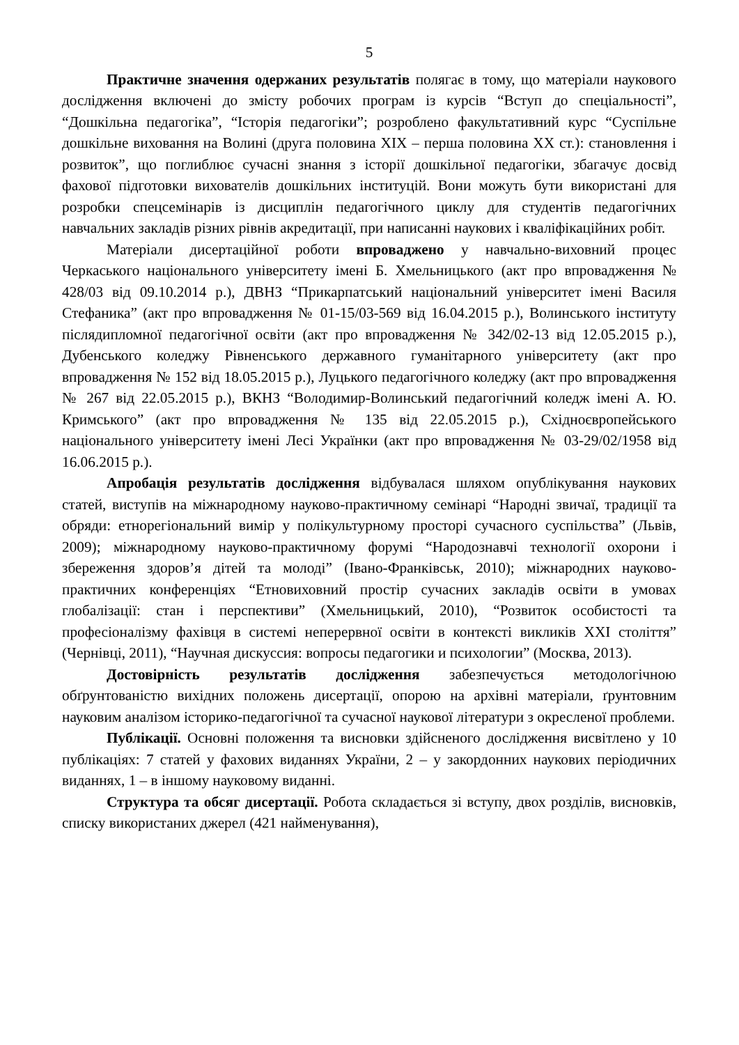5
Практичне значення одержаних результатів полягає в тому, що матеріали наукового дослідження включені до змісту робочих програм із курсів “Вступ до спеціальності”, “Дошкільна педагогіка”, “Історія педагогіки”; розроблено факультативний курс “Суспільне дошкільне виховання на Волині (друга половина ХІХ – перша половина ХХ ст.): становлення і розвиток”, що поглиблює сучасні знання з історії дошкільної педагогіки, збагачує досвід фахової підготовки вихователів дошкільних інституцій. Вони можуть бути використані для розробки спецсемінарів із дисциплін педагогічного циклу для студентів педагогічних навчальних закладів різних рівнів акредитації, при написанні наукових і кваліфікаційних робіт.
Матеріали дисертаційної роботи впроваджено у навчально-виховний процес Черкаського національного університету імені Б. Хмельницького (акт про впровадження № 428/03 від 09.10.2014 р.), ДВНЗ “Прикарпатський національний університет імені Василя Стефаника” (акт про впровадження № 01-15/03-569 від 16.04.2015 р.), Волинського інституту післядипломної педагогічної освіти (акт про впровадження № 342/02-13 від 12.05.2015 р.), Дубенського коледжу Рівненського державного гуманітарного університету (акт про впровадження № 152 від 18.05.2015 р.), Луцького педагогічного коледжу (акт про впровадження № 267 від 22.05.2015 р.), ВКНЗ “Володимир-Волинський педагогічний коледж імені А. Ю. Кримського” (акт про впровадження № 135 від 22.05.2015 р.), Східноєвропейського національного університету імені Лесі Українки (акт про впровадження № 03-29/02/1958 від 16.06.2015 р.).
Апробація результатів дослідження відбувалася шляхом опублікування наукових статей, виступів на міжнародному науково-практичному семінарі “Народні звичаї, традиції та обряди: етнорегіональний вимір у полікультурному просторі сучасного суспільства” (Львів, 2009); міжнародному науково-практичному форумі “Народознавчі технології охорони і збереження здоров’я дітей та молоді” (Івано-Франківськ, 2010); міжнародних науково-практичних конференціях “Етновиховний простір сучасних закладів освіти в умовах глобалізації: стан і перспективи” (Хмельницький, 2010), “Розвиток особистості та професіоналізму фахівця в системі неперервної освіти в контексті викликів ХХІ століття” (Чернівці, 2011), “Научная дискуссия: вопросы педагогики и психологии” (Москва, 2013).
Достовірність результатів дослідження забезпечується методологічною обґрунтованістю вихідних положень дисертації, опорою на архівні матеріали, ґрунтовним науковим аналізом історико-педагогічної та сучасної наукової літератури з окресленої проблеми.
Публікації. Основні положення та висновки здійсненого дослідження висвітлено у 10 публікаціях: 7 статей у фахових виданнях України, 2 – у закордонних наукових періодичних виданнях, 1 – в іншому науковому виданні.
Структура та обсяг дисертації. Робота складається зі вступу, двох розділів, висновків, списку використаних джерел (421 найменування),